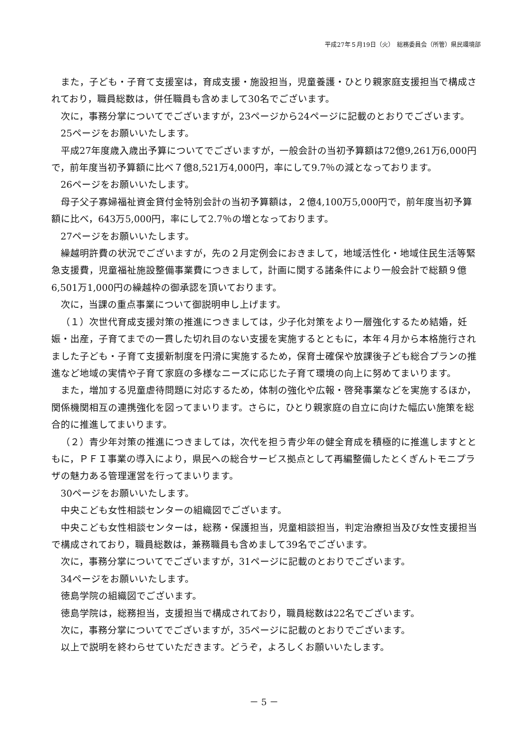平成27年５月19日（火）　総務委員会（所管）県民環境部
また，子ども・子育て支援室は，育成支援・施設担当，児童養護・ひとり親家庭支援担当で構成されており，職員総数は，併任職員も含めまして30名でございます。
次に，事務分掌についてでございますが，23ページから24ページに記載のとおりでございます。
25ページをお願いいたします。
平成27年度歳入歳出予算についてでございますが，一般会計の当初予算額は72億9,261万6,000円で，前年度当初予算額に比べ７億8,521万4,000円，率にして9.7％の減となっております。
26ページをお願いいたします。
母子父子寡婦福祉資金貸付金特別会計の当初予算額は，２億4,100万5,000円で，前年度当初予算額に比べ，643万5,000円，率にして2.7％の増となっております。
27ページをお願いいたします。
繰越明許費の状況でございますが，先の２月定例会におきまして，地域活性化・地域住民生活等緊急支援費，児童福祉施設整備事業費につきまして，計画に関する諸条件により一般会計で総額９億6,501万1,000円の繰越枠の御承認を頂いております。
次に，当課の重点事業について御説明申し上げます。
（１）次世代育成支援対策の推進につきましては，少子化対策をより一層強化するため結婚，妊娠・出産，子育てまでの一貫した切れ目のない支援を実施するとともに，本年４月から本格施行されました子ども・子育て支援新制度を円滑に実施するため，保育士確保や放課後子ども総合プランの推進など地域の実情や子育て家庭の多様なニーズに応じた子育て環境の向上に努めてまいります。
また，増加する児童虐待問題に対応するため，体制の強化や広報・啓発事業などを実施するほか，関係機関相互の連携強化を図ってまいります。さらに，ひとり親家庭の自立に向けた幅広い施策を総合的に推進してまいります。
（２）青少年対策の推進につきましては，次代を担う青少年の健全育成を積極的に推進しますとともに，ＰＦＩ事業の導入により，県民への総合サービス拠点として再編整備したとくぎんトモニプラザの魅力ある管理運営を行ってまいります。
30ページをお願いいたします。
中央こども女性相談センターの組織図でございます。
中央こども女性相談センターは，総務・保護担当，児童相談担当，判定治療担当及び女性支援担当で構成されており，職員総数は，兼務職員も含めまして39名でございます。
次に，事務分掌についてでございますが，31ページに記載のとおりでございます。
34ページをお願いいたします。
徳島学院の組織図でございます。
徳島学院は，総務担当，支援担当で構成されており，職員総数は22名でございます。
次に，事務分掌についてでございますが，35ページに記載のとおりでございます。
以上で説明を終わらせていただきます。どうぞ，よろしくお願いいたします。
－ 5 －